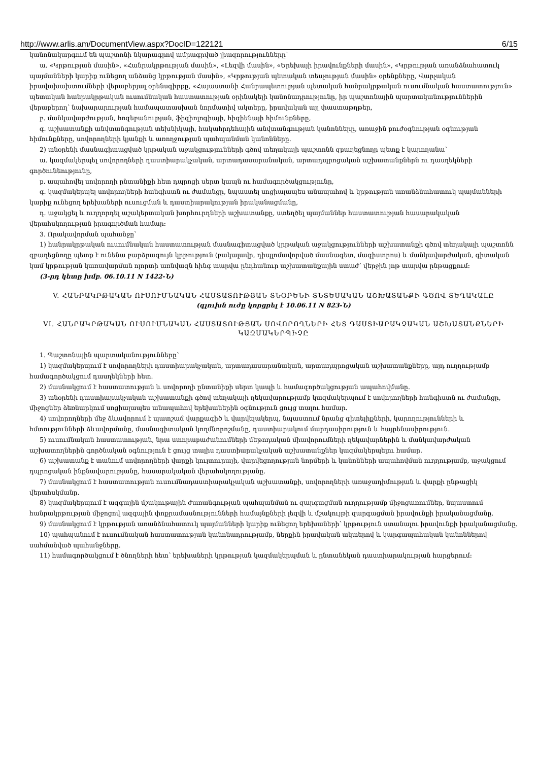http://www.arlis.am/DocumentView.aspx?DocID=122121 6/15
կանոնակարգում են պաշտոնի նկարագրով ամրագրված լիազորությունները՝
ա. «Կրթության մասին», «Հանրակրթության մասին», «Լեզվի մասին», «Երեխայի իրավունքների մասին», «Կրթության առանձնահատուկ պայմանների կարիք ունեցող անձանց կրթության մասին», «Կրթության պետական տեսչության մասին» օրենքները, Վարչական իրավախախտումների վերաբերյալ օրենսգիրքը, «Հայաստանի Հանրապետության պետական հանրակրթական ուսումնական հաստատություն» պետական հանրակրթական ուսումնական հաստատության օրինակելի կանոնադրությունը, իր պաշտոնային պարտականություններին վերաբերող՝ նախարարության համապատասխան նորմատիվ ակտերը, իրավական այլ փաստաթղթեր,
բ. մանկավարժության, հոգեբանության, ֆիզիոլոգիայի, հիգիենայի հիմունքները,
գ. աշխատանքի անվտանգության տեխնիկայի, հակահրդեհային անվտանգության կանոնները, առաջին բուժօգնության օգնության հիմունքները, սովորողների կյանքի և առողջության պահպանման կանոնները.
2) տնօրենի մասնագիտացված կրթական աջակցությունների գծով տեղակալի պաշտոնն զբաղեցնողը պետք է կարողանա՝
ա. կազմակերպել սովորողների դաստիարակչական, արտադասարանական, արտադպրոցական աշխատանքներն ու դասղեկների գործունեությունը,
բ. ապահովել սովորողի ընտանիքի հետ դպրոցի սերտ կապն ու համագործակցությունը,
գ. կազմակերպել սովորողների հանգիստն ու ժամանցը, նպաստել սոցիալապես անապահով և կրթության առանձնահատուկ պայմանների կարիք ունեցող երեխաների ուսուցման և դաստիարակության իրականացմանը,
դ. աջակցել և ուղղորդել աշակերտական խորհուրդների աշխատանքը, ստեղծել պայմաններ հաստատության հասարակական վերահսկողության իրագործման համար:
3. Որակավորման պահանջը՝
1) հանրակրթական ուսումնական հաստատության մասնագիտացված կրթական աջակցությունների աշխատանքի գծով տեղակալի պաշտոնն զբաղեցնողը պետք է ունենա բարձրագույն կրթություն (բակալավր, դիպլոմավորված մասնագետ, մագիստրոս) և մանկավարժական, գիտական կամ կրթության կառավարման ոլորտի առնվազն հինգ տարվա ընդհանուր աշխատանքային ստաժ՝ վերջին յոթ տարվա ընթացքում:
(3-րդ կետը խմբ. 06.10.11 N 1422-Ն)
V. ՀԱՆՐԱԿՐԹԱԿԱՆ ՈՒՍՈՒՄՆԱԿԱՆ ՀԱՍՏԱՏՈՒԹՅԱՆ ՏՆՕՐԵՆԻ ՏՆՏԵՍԱԿԱՆ ԱՇԽԱՏԱՆՔԻ ԳԾՈՎ ՏԵՂԱԿԱԼԸ
(գլուխն ուժը կորցրել է 10.06.11 N 823-Ն)
VI. ՀԱՆՐԱԿՐԹԱԿԱՆ ՈՒՍՈՒՄՆԱԿԱՆ ՀԱՍՏԱՏՈՒԹՅԱՆ ՍՈՎՈՐՈՂՆԵՐԻ ՀԵՏ ԴԱՍՏԻԱՐԱԿՉԱԿԱՆ ԱՇԽԱՏԱՆՔՆԵՐԻ ԿԱԶՄԱԿԵՐՊԻՉԸ
1. Պաշտոնային պարտականությունները՝
1) կազմակերպում է սովորողների դաստիարակչական, արտադասարանական, արտադպրոցական աշխատանքները, այդ ուղղությամբ համագործակցում դասղեկների հետ.
2) մասնակցում է հաստատության և սովորողի ընտանիքի սերտ կապի և համագործակցության ապահովմանը.
3) տնօրենի դաստիարակչական աշխատանքի գծով տեղակալի ղեկավարությամբ կազմակերպում է սովորողների հանգիստն ու ժամանցը, միջոցներ ձեռնարկում սոցիալապես անապահով երեխաներին օգնություն ցույց տալու համար.
4) սովորողների մեջ ձևավորում է պատշաճ վարքագիծ և վարվելակերպ, նպաստում նրանց գիտելիքների, կարողությունների և հմտությունների ձևավորմանը, մասնագիտական կողմնորոշմանը, դաստիարակում մարդասիրություն և հայրենասիրություն.
5) ուսումնական հաստատության, նրա ստորաբաժանումների մեթոդական միավորումների ղեկավարներին և մանկավարժական աշխատողներին գործնական օգնություն է ցույց տալիս դաստիարակչական աշխատանքներ կազմակերպելու համար.
6) աշխատանք է տանում սովորողների վարքի կուլտուրայի, վարվեցողության նորմերի և կանոնների ապահովման ուղղությամբ, աջակցում դպրոցական ինքնավարությանը, հասարակական վերահսկողությանը.
7) մասնակցում է հաստատության ուսումնադաստիարակչական աշխատանքի, սովորողների առաջադիմության և վարքի ընթացիկ վերահսկմանը.
8) կազմակերպում է ազգային մշակութային ժառանգության պահպանման ու զարգացման ուղղությամբ միջոցառումներ, նպաստում հանրակրթության միջոցով ազգային փոքրամասնությունների համայնքների լեզվի և մշակույթի զարգացման իրավունքի իրականացմանը.
9) մասնակցում է կրթության առանձնահատուկ պայմանների կարիք ունեցող երեխաների՝ կրթություն ստանալու իրավունքի իրականացմանը.
10) պահպանում է ուսումնական հաստատության կանոնադրությամբ, ներքին իրավական ակտերով և կարգապահական կանոններով սահմանված պահանջները.
11) համագործակցում է ծնողների հետ՝ երեխաների կրթության կազմակերպման և ընտանեկան դաստիարակության հարցերում: